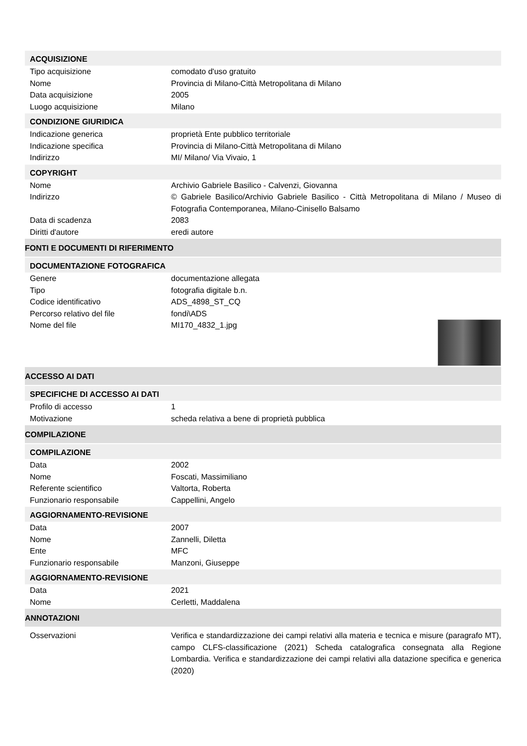ACQUISIZIONE
Tipo acquisizione comodato d'uso gratuito
Nome Provincia di Milano-Città Metropolitana di Milano
Data acquisizione 2005
Luogo acquisizione Milano
CONDIZIONE GIURIDICA
Indicazione generica proprietà Ente pubblico territoriale
Indicazione specifica Provincia di Milano-Città Metropolitana di Milano
Indirizzo MI/ Milano/ Via Vivaio, 1
COPYRIGHT
Nome Archivio Gabriele Basilico - Calvenzi, Giovanna
Indirizzo © Gabriele Basilico/Archivio Gabriele Basilico - Città Metropolitana di Milano / Museo di Fotografia Contemporanea, Milano-Cinisello Balsamo
Data di scadenza 2083
Diritti d'autore eredi autore
FONTI E DOCUMENTI DI RIFERIMENTO
DOCUMENTAZIONE FOTOGRAFICA
Genere documentazione allegata
Tipo fotografia digitale b.n.
Codice identificativo ADS_4898_ST_CQ
Percorso relativo del file fondi\ADS
Nome del file MI170_4832_1.jpg
ACCESSO AI DATI
SPECIFICHE DI ACCESSO AI DATI
Profilo di accesso 1
Motivazione scheda relativa a bene di proprietà pubblica
COMPILAZIONE
COMPILAZIONE
Data 2002
Nome Foscati, Massimiliano
Referente scientifico Valtorta, Roberta
Funzionario responsabile Cappellini, Angelo
AGGIORNAMENTO-REVISIONE
Data 2007
Nome Zannelli, Diletta
Ente MFC
Funzionario responsabile Manzoni, Giuseppe
AGGIORNAMENTO-REVISIONE
Data 2021
Nome Cerletti, Maddalena
ANNOTAZIONI
Osservazioni Verifica e standardizzazione dei campi relativi alla materia e tecnica e misure (paragrafo MT), campo CLFS-classificazione (2021) Scheda catalografica consegnata alla Regione Lombardia. Verifica e standardizzazione dei campi relativi alla datazione specifica e generica (2020)